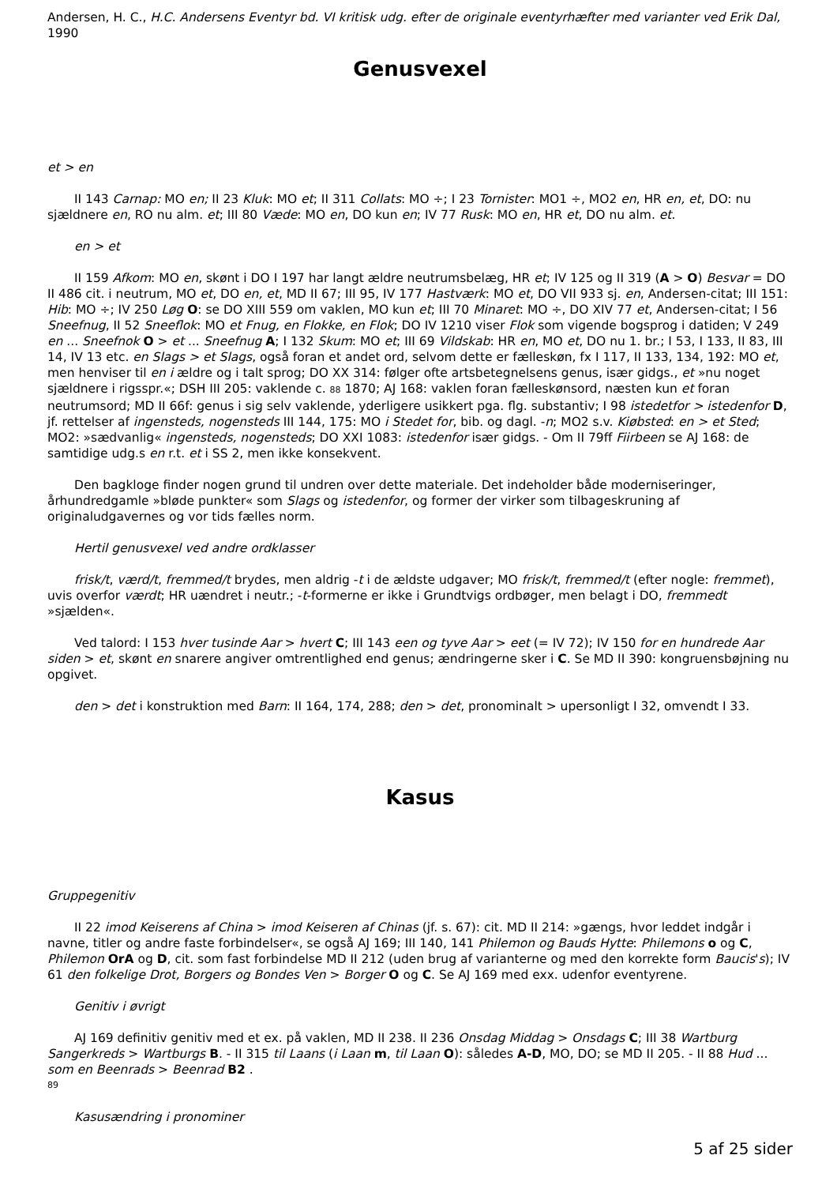Andersen, H. C., H.C. Andersens Eventyr bd. VI kritisk udg. efter de originale eventyrhæfter med varianter ved Erik Dal, 1990
Genusvexel
et > en
II 143 Carnap: MO en; II 23 Kluk: MO et; II 311 Collats: MO ÷; I 23 Tornister: MO1 ÷, MO2 en, HR en, et, DO: nu sjældnere en, RO nu alm. et; III 80 Væde: MO en, DO kun en; IV 77 Rusk: MO en, HR et, DO nu alm. et.
en > et
II 159 Afkom: MO en, skønt i DO I 197 har langt ældre neutrumsbelæg, HR et; IV 125 og II 319 (A > O) Besvar = DO II 486 cit. i neutrum, MO et, DO en, et, MD II 67; III 95, IV 177 Hastværk: MO et, DO VII 933 sj. en, Andersen-citat; III 151: Hib: MO ÷; IV 250 Løg O: se DO XIII 559 om vaklen, MO kun et; III 70 Minaret: MO ÷, DO XIV 77 et, Andersen-citat; I 56 Sneefnug, II 52 Sneeflok: MO et Fnug, en Flokke, en Flok; DO IV 1210 viser Flok som vigende bogsprog i datiden; V 249 en ... Sneefnok O > et ... Sneefnug A; I 132 Skum: MO et; III 69 Vildskab: HR en, MO et, DO nu 1. br.; I 53, I 133, II 83, III 14, IV 13 etc. en Slags > et Slags, også foran et andet ord, selvom dette er fælleskøn, fx I 117, II 133, 134, 192: MO et, men henviser til en i ældre og i talt sprog; DO XX 314: følger ofte artsbetegnelsens genus, især gidgs., et »nu noget sjældnere i rigsspr.«; DSH III 205: vaklende c. 88 1870; AJ 168: vaklen foran fælleskønsord, næsten kun et foran neutrumsord; MD II 66f: genus i sig selv vaklende, yderligere usikkert pga. flg. substantiv; I 98 istedetfor > istedenfor D, jf. rettelser af ingensteds, nogensteds III 144, 175: MO i Stedet for, bib. og dagl. -n; MO2 s.v. Kiøbsted: en > et Sted; MO2: »sædvanlig« ingensteds, nogensteds; DO XXI 1083: istedenfor især gidgs. - Om II 79ff Fiirbeen se AJ 168: de samtidige udg.s en r.t. et i SS 2, men ikke konsekvent.
Den bagkloge finder nogen grund til undren over dette materiale. Det indeholder både moderniseringer, århundredgamle »bløde punkter« som Slags og istedenfor, og former der virker som tilbageskruning af originaludgavernes og vor tids fælles norm.
Hertil genusvexel ved andre ordklasser
frisk/t, værd/t, fremmed/t brydes, men aldrig -t i de ældste udgaver; MO frisk/t, fremmed/t (efter nogle: fremmet), uvis overfor værdt; HR uændret i neutr.; -t-formerne er ikke i Grundtvigs ordbøger, men belagt i DO, fremmedt »sjælden«.
Ved talord: I 153 hver tusinde Aar > hvert C; III 143 een og tyve Aar > eet (= IV 72); IV 150 for en hundrede Aar siden > et, skønt en snarere angiver omtrentlighed end genus; ændringerne sker i C. Se MD II 390: kongruensbøjning nu opgivet.
den > det i konstruktion med Barn: II 164, 174, 288; den > det, pronominalt > upersonligt I 32, omvendt I 33.
Kasus
Gruppegenitiv
II 22 imod Keiserens af China > imod Keiseren af Chinas (jf. s. 67): cit. MD II 214: »gængs, hvor leddet indgår i navne, titler og andre faste forbindelser«, se også AJ 169; III 140, 141 Philemon og Bauds Hytte: Philemons o og C, Philemon OrA og D, cit. som fast forbindelse MD II 212 (uden brug af varianterne og med den korrekte form Baucis's); IV 61 den folkelige Drot, Borgers og Bondes Ven > Borger O og C. Se AJ 169 med exx. udenfor eventyrene.
Genitiv i øvrigt
AJ 169 definitiv genitiv med et ex. på vaklen, MD II 238. II 236 Onsdag Middag > Onsdags C; III 38 Wartburg Sangerkreds > Wartburgs B. - II 315 til Laans (i Laan m, til Laan O): således A-D, MO, DO; se MD II 205. - II 88 Hud ... som en Beenrads > Beenrad B2 .
89
Kasusændring i pronominer
5 af 25 sider